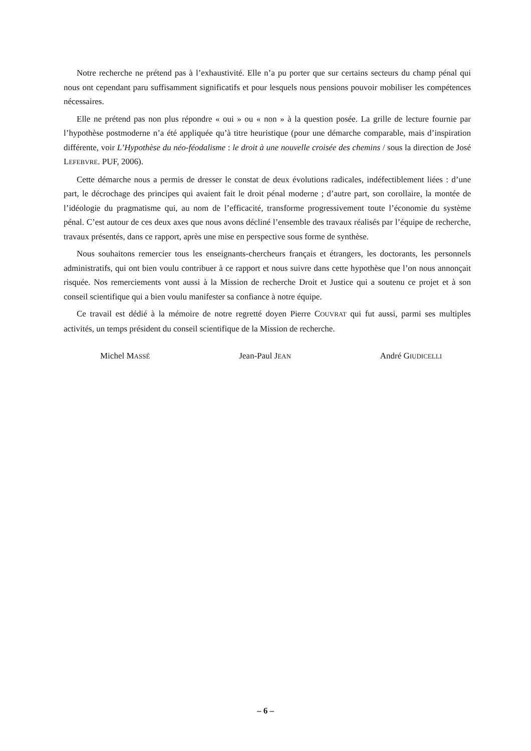Notre recherche ne prétend pas à l’exhaustivité. Elle n’a pu porter que sur certains secteurs du champ pénal qui nous ont cependant paru suffisamment significatifs et pour lesquels nous pensions pouvoir mobiliser les compétences nécessaires.
Elle ne prétend pas non plus répondre « oui » ou « non » à la question posée. La grille de lecture fournie par l’hypothèse postmoderne n’a été appliquée qu’à titre heuristique (pour une démarche comparable, mais d’inspiration différente, voir L’Hypothèse du néo-féodalisme : le droit à une nouvelle croisée des chemins / sous la direction de José LEFEBVRE. PUF, 2006).
Cette démarche nous a permis de dresser le constat de deux évolutions radicales, indéfectiblement liées : d’une part, le décrochage des principes qui avaient fait le droit pénal moderne ; d’autre part, son corollaire, la montée de l’idéologie du pragmatisme qui, au nom de l’efficacité, transforme progressivement toute l’économie du système pénal. C’est autour de ces deux axes que nous avons décliné l’ensemble des travaux réalisés par l’équipe de recherche, travaux présentés, dans ce rapport, après une mise en perspective sous forme de synthèse.
Nous souhaitons remercier tous les enseignants-chercheurs français et étrangers, les doctorants, les personnels administratifs, qui ont bien voulu contribuer à ce rapport et nous suivre dans cette hypothèse que l’on nous annonçait risquée. Nos remerciements vont aussi à la Mission de recherche Droit et Justice qui a soutenu ce projet et à son conseil scientifique qui a bien voulu manifester sa confiance à notre équipe.
Ce travail est dédié à la mémoire de notre regretté doyen Pierre COUVRAT qui fut aussi, parmi ses multiples activités, un temps président du conseil scientifique de la Mission de recherche.
Michel MASSÉ Jean-Paul JEAN André GIUDICELLI
– 6 –